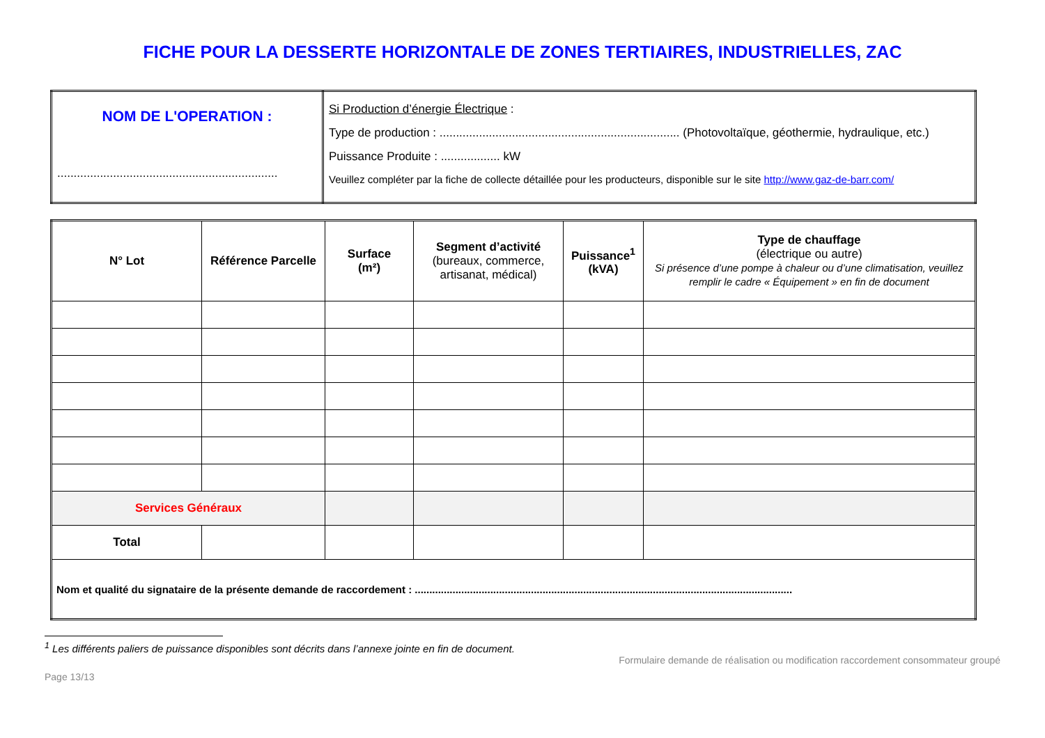FICHE POUR LA DESSERTE HORIZONTALE DE ZONES TERTIAIRES, INDUSTRIELLES, ZAC
| NOM DE L'OPERATION : ................................................................... | Si Production d’énergie Électrique : Type de production : ......................................................................... (Photovoltaïque, géothermie, hydraulique, etc.) Puissance Produite : .................. kW Veuillez compléter par la fiche de collecte détaillée pour les producteurs, disponible sur le site http://www.gaz-de-barr.com/ |
| N° Lot | Référence Parcelle | Surface (m²) | Segment d’activité (bureaux, commerce, artisanat, médical) | Puissance<sup>1</sup> (kVA) | Type de chauffage (électrique ou autre) Si présence d’une pompe à chaleur ou d’une climatisation, veuillez remplir le cadre « Équipement » en fin de document |
| --- | --- | --- | --- | --- | --- |
| Services Généraux | | | | | |
| Total | | | | | |
| Nom et qualité du signataire de la présente demande de raccordement : .................................................................................................................................. | | | | | |
<sup>1</sup> Les différents paliers de puissance disponibles sont décrits dans l’annexe jointe en fin de document.
Page 13/13 Formulaire demande de réalisation ou modification raccordement consommateur groupé